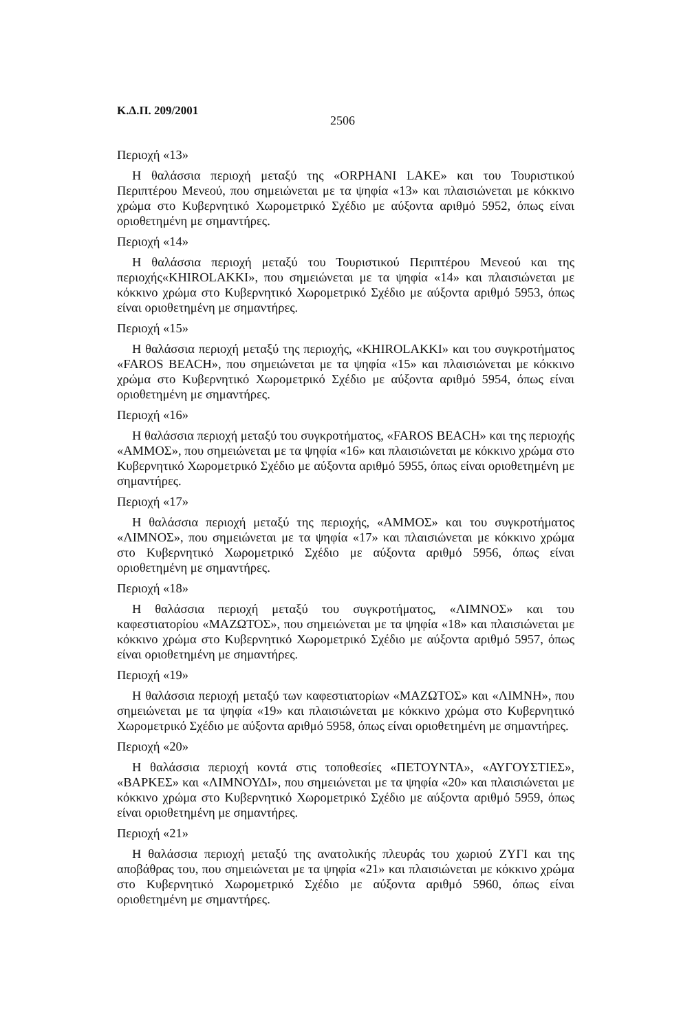Κ.Δ.Π. 209/2001 2506
Περιοχή «13»
Η θαλάσσια περιοχή μεταξύ της «ORPHANI LAKE» και του Τουριστικού Περιπτέρου Μενεού, που σημειώνεται με τα ψηφία «13» και πλαισιώνεται με κόκκινο χρώμα στο Κυβερνητικό Χωρομετρικό Σχέδιο με αύξοντα αριθμό 5952, όπως είναι οριοθετημένη με σημαντήρες.
Περιοχή «14»
Η θαλάσσια περιοχή μεταξύ του Τουριστικού Περιπτέρου Μενεού και της περιοχής«KHIROLAKKI», που σημειώνεται με τα ψηφία «14» και πλαισιώνεται με κόκκινο χρώμα στο Κυβερνητικό Χωρομετρικό Σχέδιο με αύξοντα αριθμό 5953, όπως είναι οριοθετημένη με σημαντήρες.
Περιοχή «15»
Η θαλάσσια περιοχή μεταξύ της περιοχής, «KHIROLAKKI» και του συγκροτήματος «FAROS BEACH», που σημειώνεται με τα ψηφία «15» και πλαισιώνεται με κόκκινο χρώμα στο Κυβερνητικό Χωρομετρικό Σχέδιο με αύξοντα αριθμό 5954, όπως είναι οριοθετημένη με σημαντήρες.
Περιοχή «16»
Η θαλάσσια περιοχή μεταξύ του συγκροτήματος, «FAROS BEACH» και της περιοχής «ΑΜΜΟΣ», που σημειώνεται με τα ψηφία «16» και πλαισιώνεται με κόκκινο χρώμα στο Κυβερνητικό Χωρομετρικό Σχέδιο με αύξοντα αριθμό 5955, όπως είναι οριοθετημένη με σημαντήρες.
Περιοχή «17»
Η θαλάσσια περιοχή μεταξύ της περιοχής, «ΑΜΜΟΣ» και του συγκροτήματος «ΛΙΜΝΟΣ», που σημειώνεται με τα ψηφία «17» και πλαισιώνεται με κόκκινο χρώμα στο Κυβερνητικό Χωρομετρικό Σχέδιο με αύξοντα αριθμό 5956, όπως είναι οριοθετημένη με σημαντήρες.
Περιοχή «18»
Η θαλάσσια περιοχή μεταξύ του συγκροτήματος, «ΛΙΜΝΟΣ» και του καφεστιατορίου «ΜΑΖΩΤΟΣ», που σημειώνεται με τα ψηφία «18» και πλαισιώνεται με κόκκινο χρώμα στο Κυβερνητικό Χωρομετρικό Σχέδιο με αύξοντα αριθμό 5957, όπως είναι οριοθετημένη με σημαντήρες.
Περιοχή «19»
Η θαλάσσια περιοχή μεταξύ των καφεστιατορίων «ΜΑΖΩΤΟΣ» και «ΛΙΜΝΗ», που σημειώνεται με τα ψηφία «19» και πλαισιώνεται με κόκκινο χρώμα στο Κυβερνητικό Χωρομετρικό Σχέδιο με αύξοντα αριθμό 5958, όπως είναι οριοθετημένη με σημαντήρες.
Περιοχή «20»
Η θαλάσσια περιοχή κοντά στις τοποθεσίες «ΠΕΤΟΥΝΤΑ», «ΑΥΓΟΥΣΤΙΕΣ», «ΒΑΡΚΕΣ» και «ΛΙΜΝΟΥΔΙ», που σημειώνεται με τα ψηφία «20» και πλαισιώνεται με κόκκινο χρώμα στο Κυβερνητικό Χωρομετρικό Σχέδιο με αύξοντα αριθμό 5959, όπως είναι οριοθετημένη με σημαντήρες.
Περιοχή «21»
Η θαλάσσια περιοχή μεταξύ της ανατολικής πλευράς του χωριού ΖΥΓΙ και της αποβάθρας του, που σημειώνεται με τα ψηφία «21» και πλαισιώνεται με κόκκινο χρώμα στο Κυβερνητικό Χωρομετρικό Σχέδιο με αύξοντα αριθμό 5960, όπως είναι οριοθετημένη με σημαντήρες.